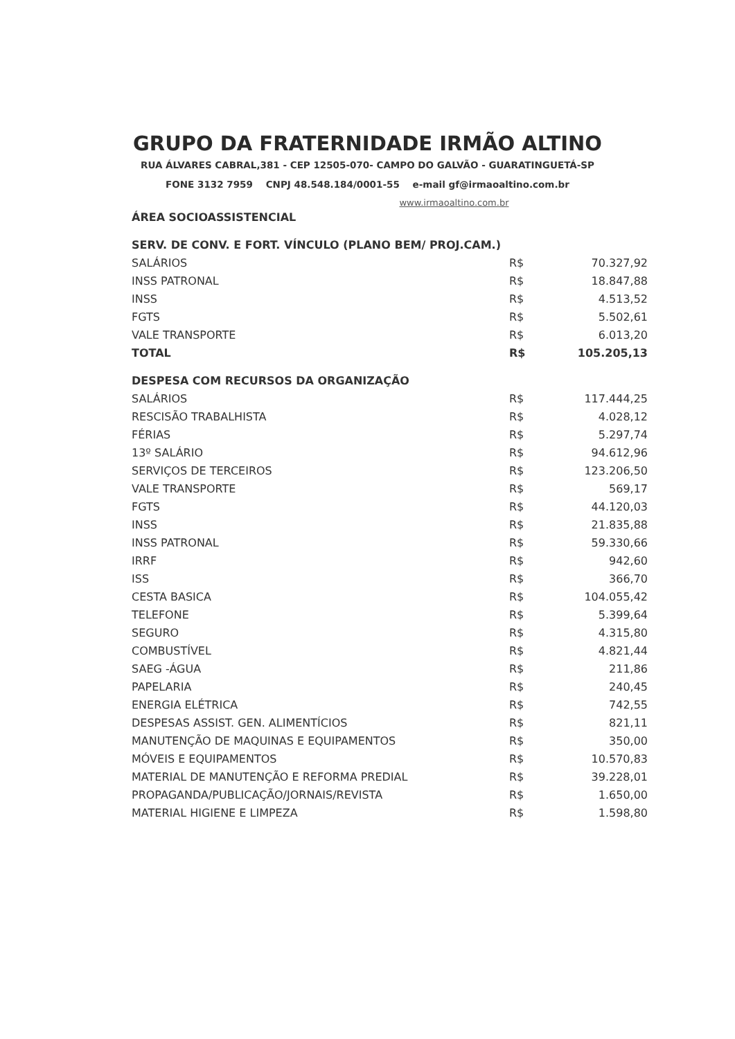GRUPO DA FRATERNIDADE IRMÃO ALTINO
RUA ÁLVARES CABRAL,381 - CEP 12505-070- CAMPO DO GALVÃO - GUARATINGUETÁ-SP
FONE 3132 7959 CNPJ 48.548.184/0001-55 e-mail gf@irmaoaltino.com.br
www.irmaoaltino.com.br
| ÁREA SOCIOASSISTENCIAL | | |
| SERV. DE CONV. E FORT. VÍNCULO (PLANO BEM/ PROJ.CAM.) | | |
| SALÁRIOS | R$ | 70.327,92 |
| INSS PATRONAL | R$ | 18.847,88 |
| INSS | R$ | 4.513,52 |
| FGTS | R$ | 5.502,61 |
| VALE TRANSPORTE | R$ | 6.013,20 |
| TOTAL | R$ | 105.205,13 |
| DESPESA COM RECURSOS DA ORGANIZAÇÃO | | |
| SALÁRIOS | R$ | 117.444,25 |
| RESCISÃO TRABALHISTA | R$ | 4.028,12 |
| FÉRIAS | R$ | 5.297,74 |
| 13º SALÁRIO | R$ | 94.612,96 |
| SERVIÇOS DE TERCEIROS | R$ | 123.206,50 |
| VALE TRANSPORTE | R$ | 569,17 |
| FGTS | R$ | 44.120,03 |
| INSS | R$ | 21.835,88 |
| INSS PATRONAL | R$ | 59.330,66 |
| IRRF | R$ | 942,60 |
| ISS | R$ | 366,70 |
| CESTA BASICA | R$ | 104.055,42 |
| TELEFONE | R$ | 5.399,64 |
| SEGURO | R$ | 4.315,80 |
| COMBUSTÍVEL | R$ | 4.821,44 |
| SAEG -ÁGUA | R$ | 211,86 |
| PAPELARIA | R$ | 240,45 |
| ENERGIA ELÉTRICA | R$ | 742,55 |
| DESPESAS ASSIST. GEN. ALIMENTÍCIOS | R$ | 821,11 |
| MANUTENÇÃO DE MAQUINAS E EQUIPAMENTOS | R$ | 350,00 |
| MÓVEIS E EQUIPAMENTOS | R$ | 10.570,83 |
| MATERIAL DE MANUTENÇÃO E REFORMA PREDIAL | R$ | 39.228,01 |
| PROPAGANDA/PUBLICAÇÃO/JORNAIS/REVISTA | R$ | 1.650,00 |
| MATERIAL HIGIENE E LIMPEZA | R$ | 1.598,80 |